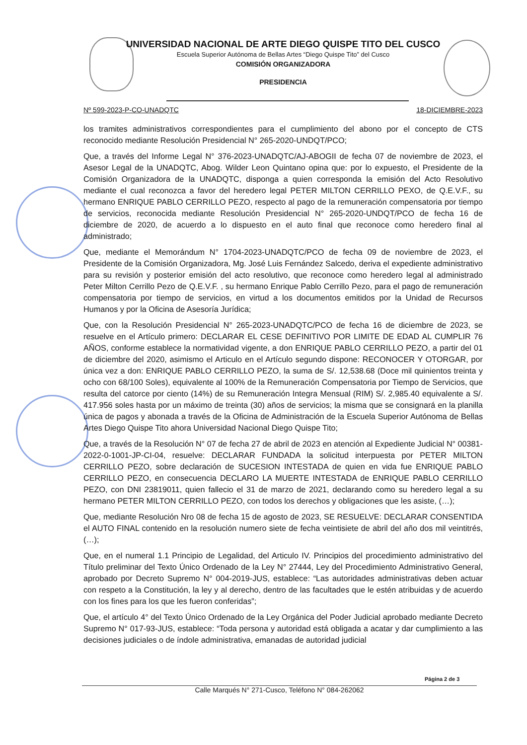UNIVERSIDAD NACIONAL DE ARTE DIEGO QUISPE TITO DEL CUSCO
Escuela Superior Autónoma de Bellas Artes “Diego Quispe Tito” del Cusco
COMISIÓN ORGANIZADORA
PRESIDENCIA
Nº 599-2023-P-CO-UNADQTC 18-DICIEMBRE-2023
los tramites administrativos correspondientes para el cumplimiento del abono por el concepto de CTS reconocido mediante Resolución Presidencial N° 265-2020-UNDQT/PCO;
Que, a través del Informe Legal N° 376-2023-UNADQTC/AJ-ABOGII de fecha 07 de noviembre de 2023, el Asesor Legal de la UNADQTC, Abog. Wilder Leon Quintano opina que: por lo expuesto, el Presidente de la Comisión Organizadora de la UNADQTC, disponga a quien corresponda la emisión del Acto Resolutivo mediante el cual reconozca a favor del heredero legal PETER MILTON CERRILLO PEXO, de Q.E.V.F., su hermano ENRIQUE PABLO CERRILLO PEZO, respecto al pago de la remuneración compensatoria por tiempo de servicios, reconocida mediante Resolución Presidencial N° 265-2020-UNDQT/PCO de fecha 16 de diciembre de 2020, de acuerdo a lo dispuesto en el auto final que reconoce como heredero final al administrado;
Que, mediante el Memorándum N° 1704-2023-UNADQTC/PCO de fecha 09 de noviembre de 2023, el Presidente de la Comisión Organizadora, Mg. José Luis Fernández Salcedo, deriva el expediente administrativo para su revisión y posterior emisión del acto resolutivo, que reconoce como heredero legal al administrado Peter Milton Cerrillo Pezo de Q.E.V.F. , su hermano Enrique Pablo Cerrillo Pezo, para el pago de remuneración compensatoria por tiempo de servicios, en virtud a los documentos emitidos por la Unidad de Recursos Humanos y por la Oficina de Asesoría Jurídica;
Que, con la Resolución Presidencial N° 265-2023-UNADQTC/PCO de fecha 16 de diciembre de 2023, se resuelve en el Artículo primero: DECLARAR EL CESE DEFINITIVO POR LIMITE DE EDAD AL CUMPLIR 76 AÑOS, conforme establece la normatividad vigente, a don ENRIQUE PABLO CERRILLO PEZO, a partir del 01 de diciembre del 2020, asimismo el Articulo en el Artículo segundo dispone: RECONOCER Y OTORGAR, por única vez a don: ENRIQUE PABLO CERRILLO PEZO, la suma de S/. 12,538.68 (Doce mil quinientos treinta y ocho con 68/100 Soles), equivalente al 100% de la Remuneración Compensatoria por Tiempo de Servicios, que resulta del catorce por ciento (14%) de su Remuneración Integra Mensual (RIM) S/. 2,985.40 equivalente a S/. 417.956 soles hasta por un máximo de treinta (30) años de servicios; la misma que se consignará en la planilla única de pagos y abonada a través de la Oficina de Administración de la Escuela Superior Autónoma de Bellas Artes Diego Quispe Tito ahora Universidad Nacional Diego Quispe Tito;
Que, a través de la Resolución N° 07 de fecha 27 de abril de 2023 en atención al Expediente Judicial N° 00381-2022-0-1001-JP-CI-04, resuelve: DECLARAR FUNDADA la solicitud interpuesta por PETER MILTON CERRILLO PEZO, sobre declaración de SUCESION INTESTADA de quien en vida fue ENRIQUE PABLO CERRILLO PEZO, en consecuencia DECLARO LA MUERTE INTESTADA de ENRIQUE PABLO CERRILLO PEZO, con DNI 23819011, quien fallecio el 31 de marzo de 2021, declarando como su heredero legal a su hermano PETER MILTON CERRILLO PEZO, con todos los derechos y obligaciones que les asiste, (…);
Que, mediante Resolución Nro 08 de fecha 15 de agosto de 2023, SE RESUELVE: DECLARAR CONSENTIDA el AUTO FINAL contenido en la resolución numero siete de fecha veintisiete de abril del año dos mil veintitrés, (…);
Que, en el numeral 1.1 Principio de Legalidad, del Articulo IV. Principios del procedimiento administrativo del Título preliminar del Texto Único Ordenado de la Ley N° 27444, Ley del Procedimiento Administrativo General, aprobado por Decreto Supremo N° 004-2019-JUS, establece: “Las autoridades administrativas deben actuar con respeto a la Constitución, la ley y al derecho, dentro de las facultades que le estén atribuidas y de acuerdo con los fines para los que les fueron conferidas”;
Que, el artículo 4° del Texto Único Ordenado de la Ley Orgánica del Poder Judicial aprobado mediante Decreto Supremo N° 017-93-JUS, establece: “Toda persona y autoridad está obligada a acatar y dar cumplimiento a las decisiones judiciales o de índole administrativa, emanadas de autoridad judicial
Página 2 de 3
Calle Marqués N° 271-Cusco, Teléfono N° 084-262062